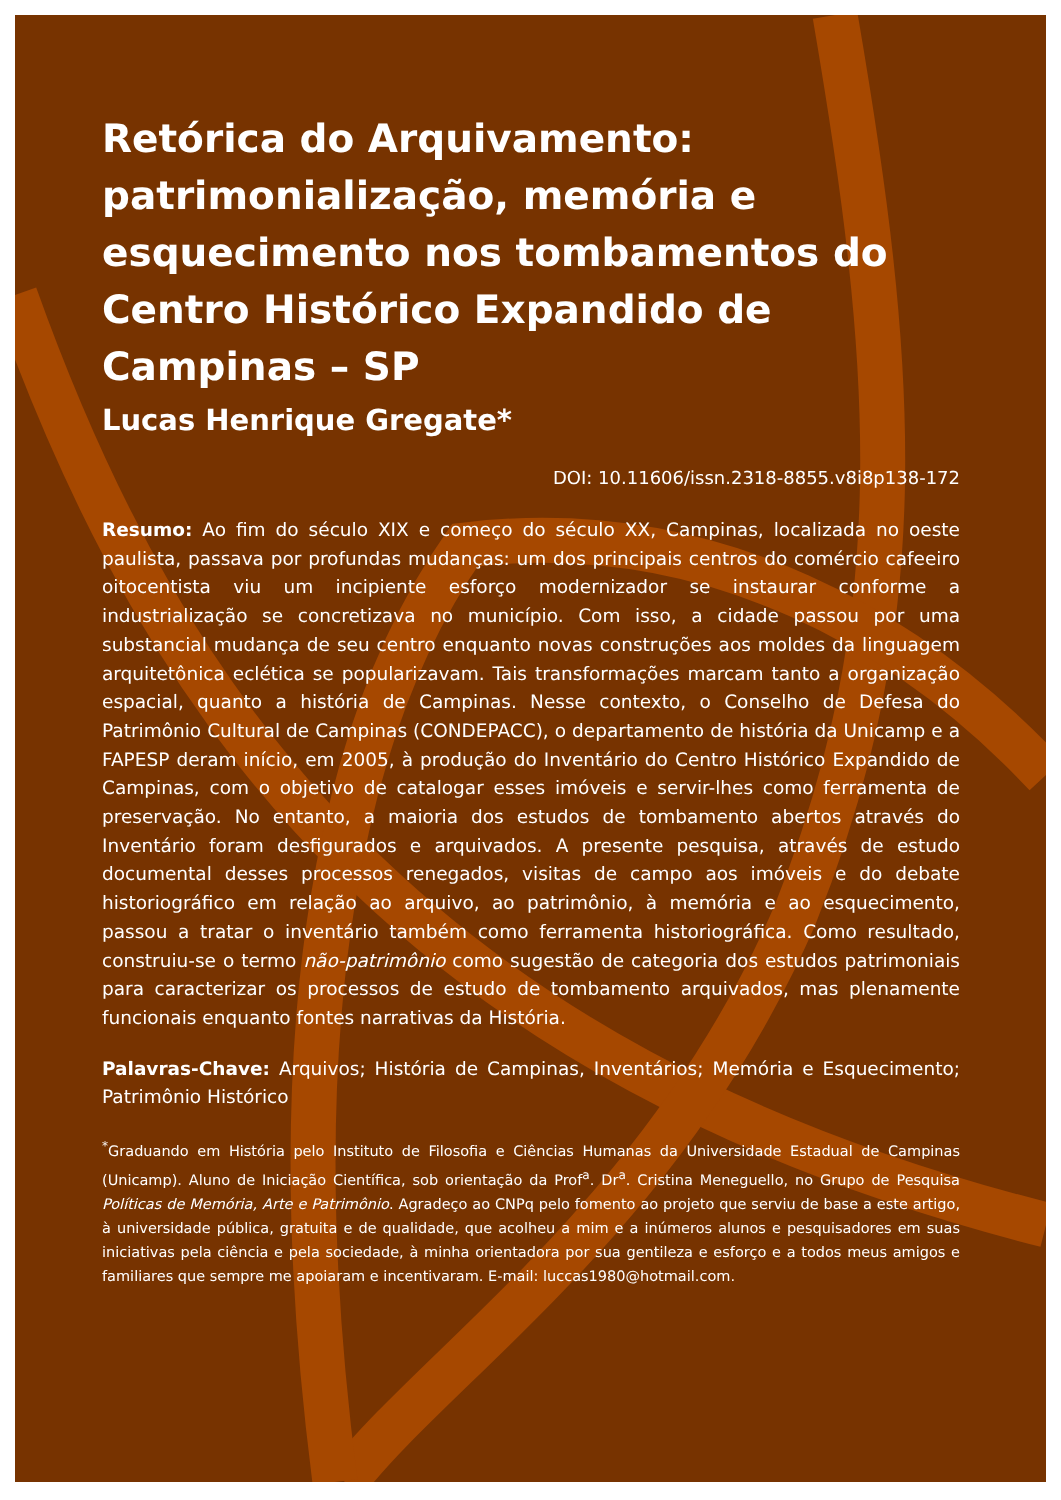Retórica do Arquivamento: patrimonialização, memória e esquecimento nos tombamentos do Centro Histórico Expandido de Campinas – SP
Lucas Henrique Gregate*
DOI: 10.11606/issn.2318-8855.v8i8p138-172
Resumo: Ao fim do século XIX e começo do século XX, Campinas, localizada no oeste paulista, passava por profundas mudanças: um dos principais centros do comércio cafeeiro oitocentista viu um incipiente esforço modernizador se instaurar conforme a industrialização se concretizava no município. Com isso, a cidade passou por uma substancial mudança de seu centro enquanto novas construções aos moldes da linguagem arquitetônica eclética se popularizavam. Tais transformações marcam tanto a organização espacial, quanto a história de Campinas. Nesse contexto, o Conselho de Defesa do Patrimônio Cultural de Campinas (CONDEPACC), o departamento de história da Unicamp e a FAPESP deram início, em 2005, à produção do Inventário do Centro Histórico Expandido de Campinas, com o objetivo de catalogar esses imóveis e servir-lhes como ferramenta de preservação. No entanto, a maioria dos estudos de tombamento abertos através do Inventário foram desfigurados e arquivados. A presente pesquisa, através de estudo documental desses processos renegados, visitas de campo aos imóveis e do debate historiográfico em relação ao arquivo, ao patrimônio, à memória e ao esquecimento, passou a tratar o inventário também como ferramenta historiográfica. Como resultado, construiu-se o termo não-patrimônio como sugestão de categoria dos estudos patrimoniais para caracterizar os processos de estudo de tombamento arquivados, mas plenamente funcionais enquanto fontes narrativas da História.
Palavras-Chave: Arquivos; História de Campinas, Inventários; Memória e Esquecimento; Patrimônio Histórico
<sup>*</sup> Graduando em História pelo Instituto de Filosofia e Ciências Humanas da Universidade Estadual de Campinas (Unicamp). Aluno de Iniciação Científica, sob orientação da Prof<sup>a</sup>. Dr<sup>a</sup>. Cristina Meneguello, no Grupo de Pesquisa Políticas de Memória, Arte e Patrimônio. Agradeço ao CNPq pelo fomento ao projeto que serviu de base a este artigo, à universidade pública, gratuita e de qualidade, que acolheu a mim e a inúmeros alunos e pesquisadores em suas iniciativas pela ciência e pela sociedade, à minha orientadora por sua gentileza e esforço e a todos meus amigos e familiares que sempre me apoiaram e incentivaram. E-mail: luccas1980@hotmail.com.